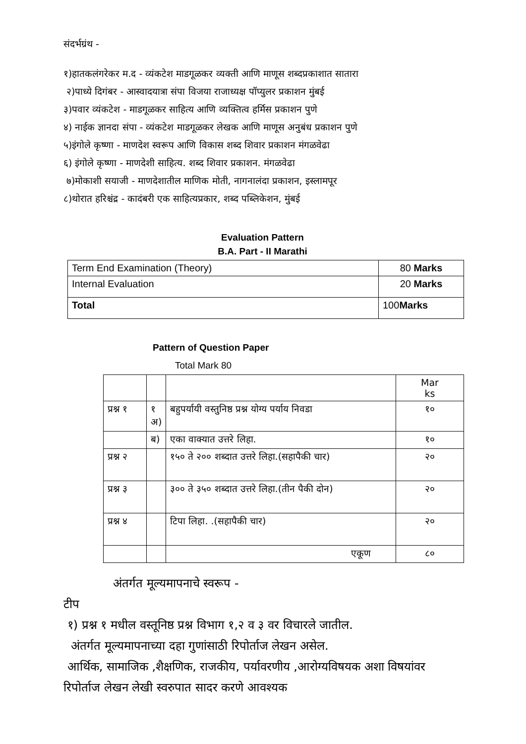संदर्भग्रंथ -
१)हातकलंगरेकर म.द - व्यंकटेश माडगूळकर व्यक्ती आणि माणूस शब्दप्रकाशात सातारा
२)पाध्ये दिगंबर - आस्वादयात्रा संपा विजया राजाध्यक्ष पॉप्युलर प्रकाशन मुंबई
३)पवार व्यंकटेश - माडगूळकर साहित्य आणि व्यक्तित्व हर्मिस प्रकाशन पुणे
४) नाईक ज्ञानदा संपा - व्यंकटेश माडगूळकर लेखक आणि माणूस अनुबंध प्रकाशन पुणे
५)इंगोले कृष्णा - माणदेश स्वरूप आणि विकास शब्द शिवार प्रकाशन मंगळवेढा
६) इंगोले कृष्णा - माणदेशी साहित्य. शब्द शिवार प्रकाशन. मंगळवेढा
७)मोकाशी सयाजी - माणदेशातील माणिक मोती, नागनालंदा प्रकाशन, इस्लामपूर
८)थोरात हरिश्चंद्र - कादंबरी एक साहित्यप्रकार, शब्द पब्लिकेशन, मुंबई
Evaluation Pattern
B.A. Part - II Marathi
| Term End Examination (Theory) | 80 Marks |
| Internal Evaluation | 20 Marks |
| Total | 100 Marks |
Pattern of Question Paper
Total Mark 80
| | | | Mar ks |
| प्रश्न १ | १ अ) | बहुपर्यायी वस्तुनिष्ठ प्रश्न योग्य पर्याय निवडा | १० |
| | ब) | एका वाक्यात उत्तरे लिहा. | १० |
| प्रश्न २ | | १५० ते २०० शब्दात उत्तरे लिहा.(सहापैकी चार) | २० |
| प्रश्न ३ | | ३०० ते ३५० शब्दात उत्तरे लिहा.(तीन पैकी दोन) | २० |
| प्रश्न ४ | | टिपा लिहा. .(सहापैकी चार) | २० |
| | | एकूण | ८० |
अंतर्गत मूल्यमापनाचे स्वरूप -
टीप
१) प्रश्न १ मधील वस्तूनिष्ठ प्रश्न विभाग १,२ व ३ वर विचारले जातील.
अंतर्गत मूल्यमापनाच्या दहा गुणांसाठी रिपोर्ताज लेखन असेल.
आर्थिक, सामाजिक ,शैक्षणिक, राजकीय, पर्यावरणीय ,आरोग्यविषयक अशा विषयांवर रिपोर्ताज लेखन लेखी स्वरुपात सादर करणे आवश्यक